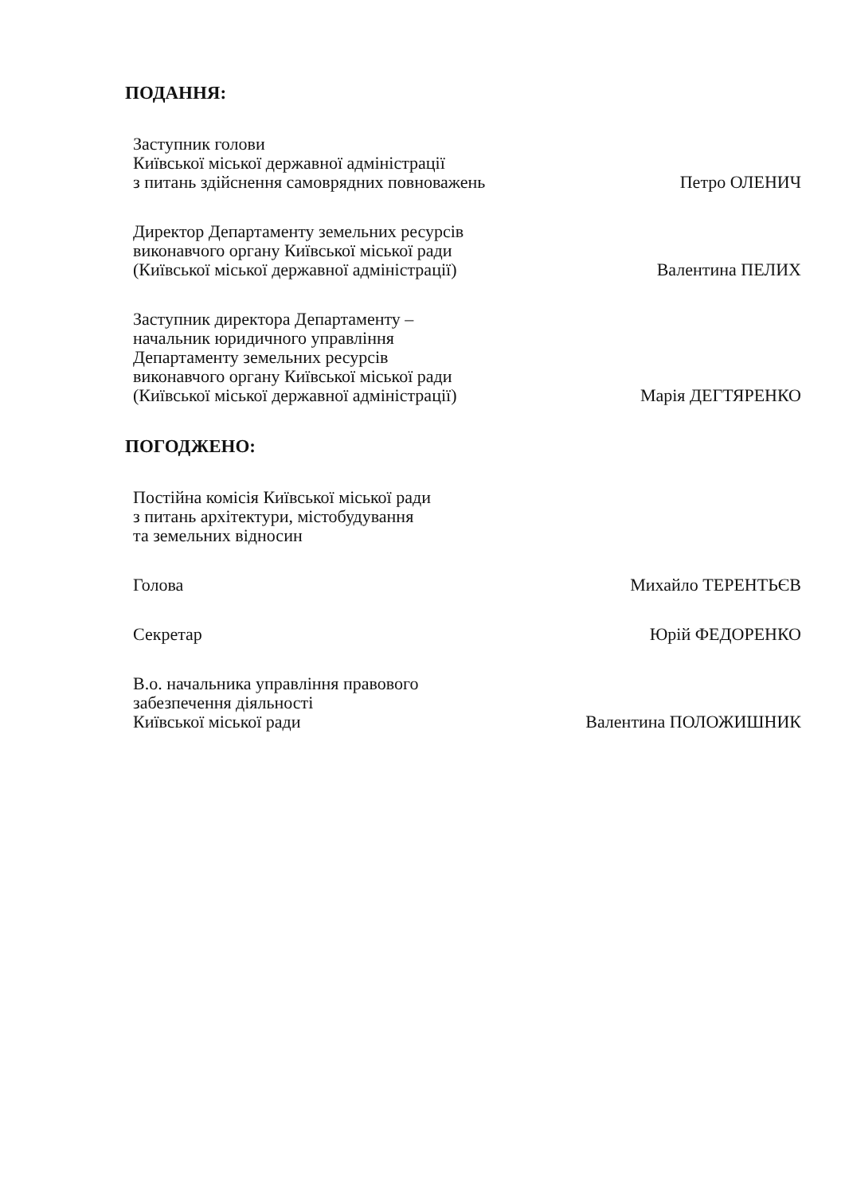ПОДАННЯ:
Заступник голови
Київської міської державної адміністрації
з питань здійснення самоврядних повноважень
Петро ОЛЕНИЧ
Директор Департаменту земельних ресурсів
виконавчого органу Київської міської ради
(Київської міської державної адміністрації)
Валентина ПЕЛИХ
Заступник директора Департаменту –
начальник юридичного управління
Департаменту земельних ресурсів
виконавчого органу Київської міської ради
(Київської міської державної адміністрації)
Марія ДЕГТЯРЕНКО
ПОГОДЖЕНО:
Постійна комісія Київської міської ради
з питань архітектури, містобудування
та земельних відносин
Голова
Михайло ТЕРЕНТЬЄВ
Секретар
Юрій ФЕДОРЕНКО
В.о. начальника управління правового
забезпечення діяльності
Київської міської ради
Валентина ПОЛОЖИШНИК